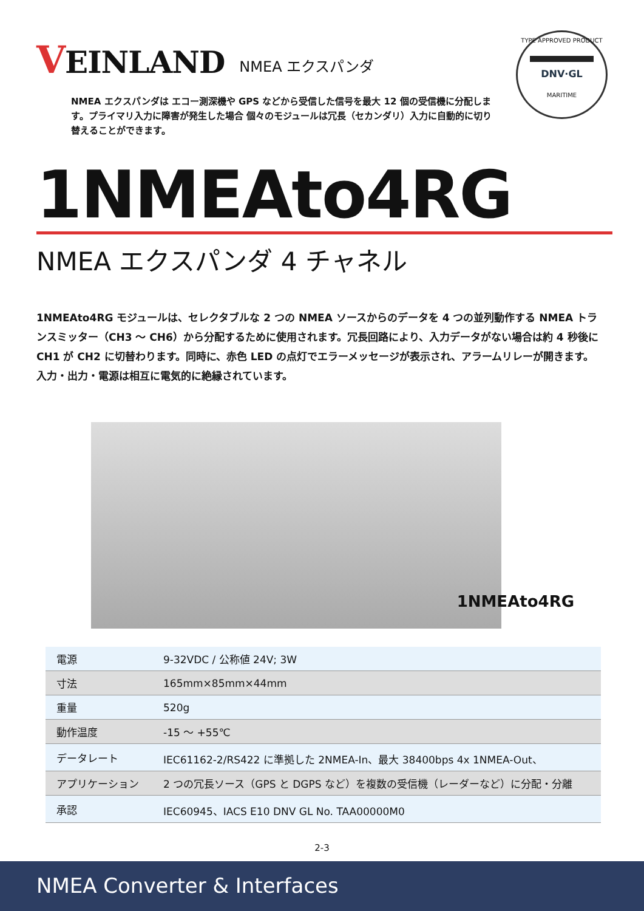VEINLAND
NMEA エクスパンダ
NMEA エクスパンダは エコー測深機や GPS などから受信した信号を最大 12 個の受信機に分配します。プライマリ入力に障害が発生した場合 個々のモジュールは冗長（セカンダリ）入力に自動的に切り替えることができます。
TYPE APPROVED PRODUCT
DNV·GL
MARITIME
1NMEAto4RG
NMEA エクスパンダ 4 チャネル
1NMEAto4RG モジュールは、セレクタブルな 2 つの NMEA ソースからのデータを 4 つの並列動作する NMEA トランスミッター（CH3 ～ CH6）から分配するために使用されます。冗長回路により、入力データがない場合は約 4 秒後に CH1 が CH2 に切替わります。同時に、赤色 LED の点灯でエラーメッセージが表示され、アラームリレーが開きます。入力・出力・電源は相互に電気的に絶縁されています。
1NMEAto4RG
| 電源 | 9-32VDC / 公称値 24V; 3W |
| 寸法 | 165mm×85mm×44mm |
| 重量 | 520g |
| 動作温度 | -15 ～ +55℃ |
| データレート | IEC61162-2/RS422 に準拠した 2NMEA-In、最大 38400bps 4x 1NMEA-Out、 |
| アプリケーション | 2 つの冗長ソース（GPS と DGPS など）を複数の受信機（レーダーなど）に分配・分離 |
| 承認 | IEC60945、IACS E10 DNV GL No. TAA00000M0 |
2-3
NMEA Converter & Interfaces